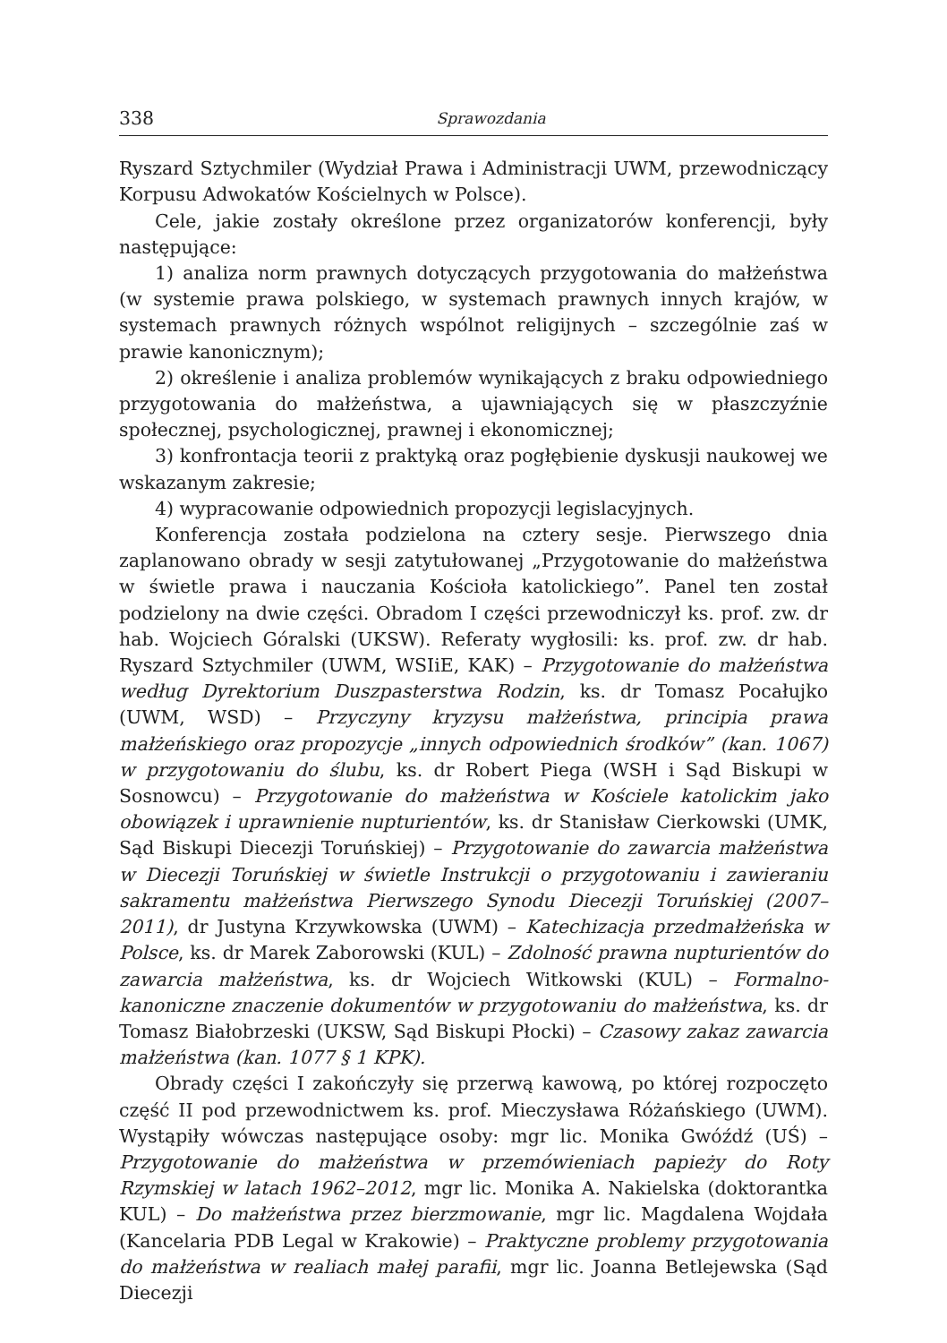338 Sprawozdania
Ryszard Sztychmiler (Wydział Prawa i Administracji UWM, przewodniczący Korpusu Adwokatów Kościelnych w Polsce).
Cele, jakie zostały określone przez organizatorów konferencji, były następujące:
1) analiza norm prawnych dotyczących przygotowania do małżeństwa (w systemie prawa polskiego, w systemach prawnych innych krajów, w systemach prawnych różnych wspólnot religijnych – szczególnie zaś w prawie kanonicznym);
2) określenie i analiza problemów wynikających z braku odpowiedniego przygotowania do małżeństwa, a ujawniających się w płaszczyźnie społecznej, psychologicznej, prawnej i ekonomicznej;
3) konfrontacja teorii z praktyką oraz pogłębienie dyskusji naukowej we wskazanym zakresie;
4) wypracowanie odpowiednich propozycji legislacyjnych.
Konferencja została podzielona na cztery sesje. Pierwszego dnia zaplanowano obrady w sesji zatytułowanej „Przygotowanie do małżeństwa w świetle prawa i nauczania Kościoła katolickiego”. Panel ten został podzielony na dwie części. Obradom I części przewodniczył ks. prof. zw. dr hab. Wojciech Góralski (UKSW). Referaty wygłosili: ks. prof. zw. dr hab. Ryszard Sztychmiler (UWM, WSIiE, KAK) – Przygotowanie do małżeństwa według Dyrektorium Duszpasterstwa Rodzin, ks. dr Tomasz Pocałujko (UWM, WSD) – Przyczyny kryzysu małżeństwa, principia prawa małżeńskiego oraz propozycje „innych odpowiednich środków” (kan. 1067) w przygotowaniu do ślubu, ks. dr Robert Piega (WSH i Sąd Biskupi w Sosnowcu) – Przygotowanie do małżeństwa w Kościele katolickim jako obowiązek i uprawnienie nupturientów, ks. dr Stanisław Cierkowski (UMK, Sąd Biskupi Diecezji Toruńskiej) – Przygotowanie do zawarcia małżeństwa w Diecezji Toruńskiej w świetle Instrukcji o przygotowaniu i zawieraniu sakramentu małżeństwa Pierwszego Synodu Diecezji Toruńskiej (2007–2011), dr Justyna Krzywkowska (UWM) – Katechizacja przedmałżeńska w Polsce, ks. dr Marek Zaborowski (KUL) – Zdolność prawna nupturientów do zawarcia małżeństwa, ks. dr Wojciech Witkowski (KUL) – Formalno-kanoniczne znaczenie dokumentów w przygotowaniu do małżeństwa, ks. dr Tomasz Białobrzeski (UKSW, Sąd Biskupi Płocki) – Czasowy zakaz zawarcia małżeństwa (kan. 1077 § 1 KPK).
Obrady części I zakończyły się przerwą kawową, po której rozpoczęto część II pod przewodnictwem ks. prof. Mieczysława Różańskiego (UWM). Wystąpiły wówczas następujące osoby: mgr lic. Monika Gwóźdź (UŚ) – Przygotowanie do małżeństwa w przemówieniach papieży do Roty Rzymskiej w latach 1962–2012, mgr lic. Monika A. Nakielska (doktorantka KUL) – Do małżeństwa przez bierzmowanie, mgr lic. Magdalena Wojdała (Kancelaria PDB Legal w Krakowie) – Praktyczne problemy przygotowania do małżeństwa w realiach małej parafii, mgr lic. Joanna Betlejewska (Sąd Diecezji